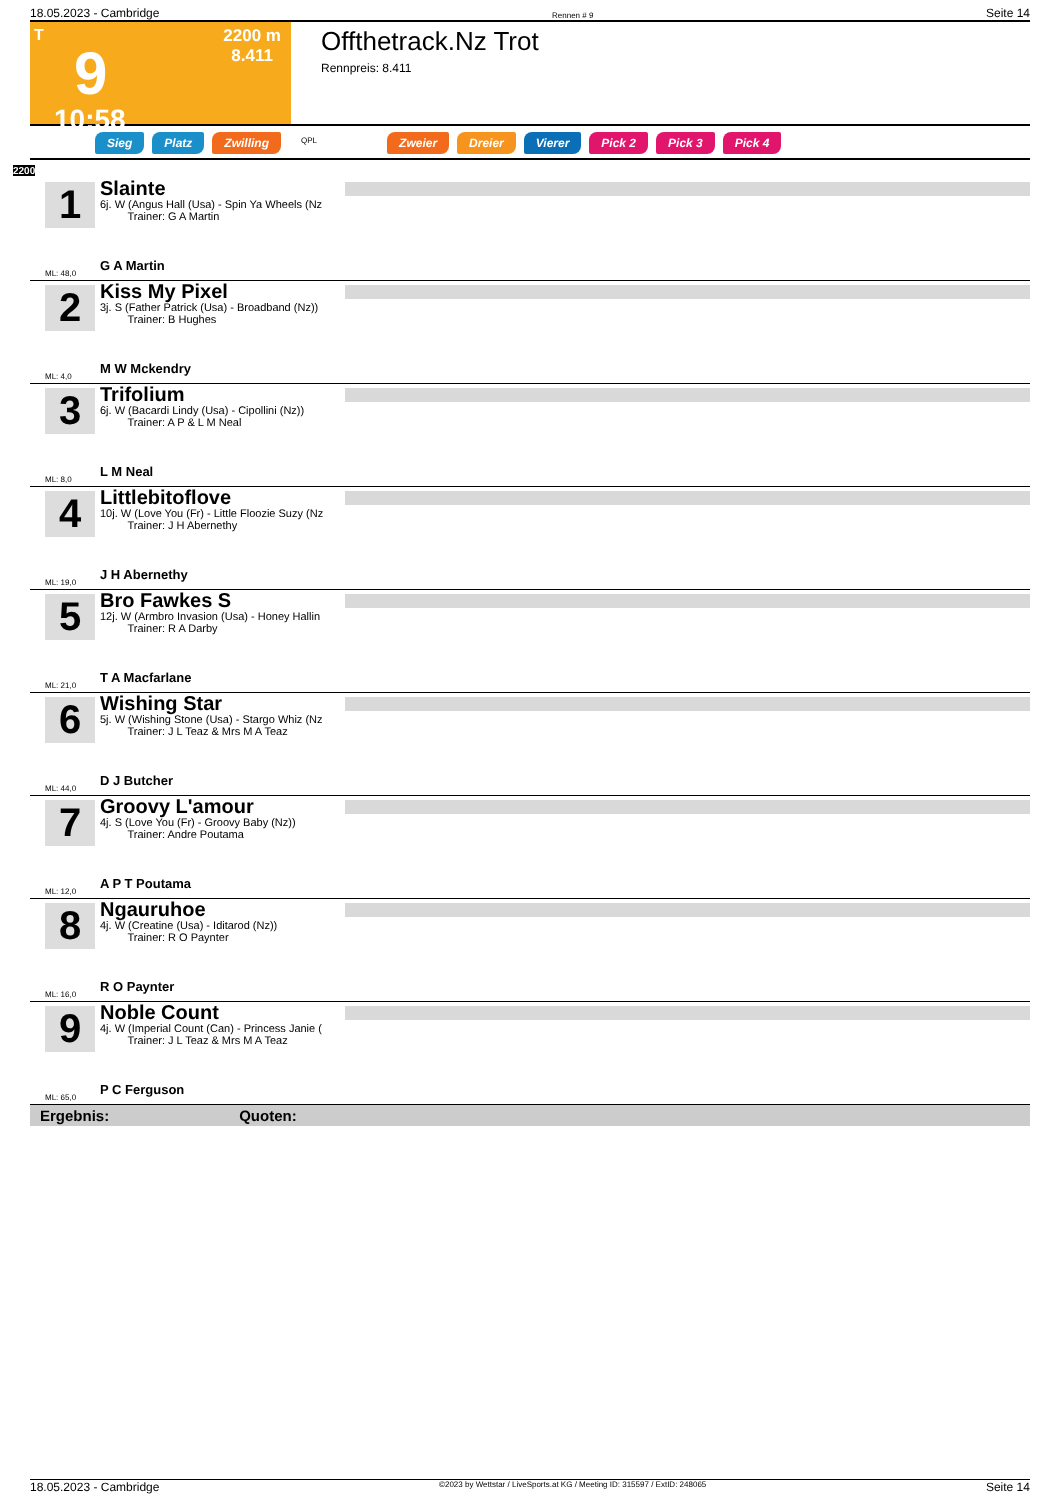18.05.2023 - Cambridge Rennen # 9 Seite 14
T
9
10:58
2200 m
8.411
Offthetrack.Nz Trot
Rennpreis: 8.411
Sieg Platz Zwilling QPL Zweier Dreier Vierer Pick 2 Pick 3 Pick 4
2200
1
ML: 48,0
Slainte
6j. W (Angus Hall (Usa) - Spin Ya Wheels (Nz
Trainer: G A Martin
G A Martin
2
ML: 4,0
Kiss My Pixel
3j. S (Father Patrick (Usa) - Broadband (Nz))
Trainer: B Hughes
M W Mckendry
3
ML: 8,0
Trifolium
6j. W (Bacardi Lindy (Usa) - Cipollini (Nz))
Trainer: A P & L M Neal
L M Neal
4
ML: 19,0
Littlebitoflove
10j. W (Love You (Fr) - Little Floozie Suzy (Nz
Trainer: J H Abernethy
J H Abernethy
5
ML: 21,0
Bro Fawkes S
12j. W (Armbro Invasion (Usa) - Honey Hallin
Trainer: R A Darby
T A Macfarlane
6
ML: 44,0
Wishing Star
5j. W (Wishing Stone (Usa) - Stargo Whiz (Nz
Trainer: J L Teaz & Mrs M A Teaz
D J Butcher
7
ML: 12,0
Groovy L'amour
4j. S (Love You (Fr) - Groovy Baby (Nz))
Trainer: Andre Poutama
A P T Poutama
8
ML: 16,0
Ngauruhoe
4j. W (Creatine (Usa) - Iditarod (Nz))
Trainer: R O Paynter
R O Paynter
9
ML: 65,0
Noble Count
4j. W (Imperial Count (Can) - Princess Janie (
Trainer: J L Teaz & Mrs M A Teaz
P C Ferguson
Ergebnis: Quoten:
18.05.2023 - Cambridge ©2023 by Wettstar / LiveSports.at KG / Meeting ID: 315597 / ExtID: 248065 Seite 14